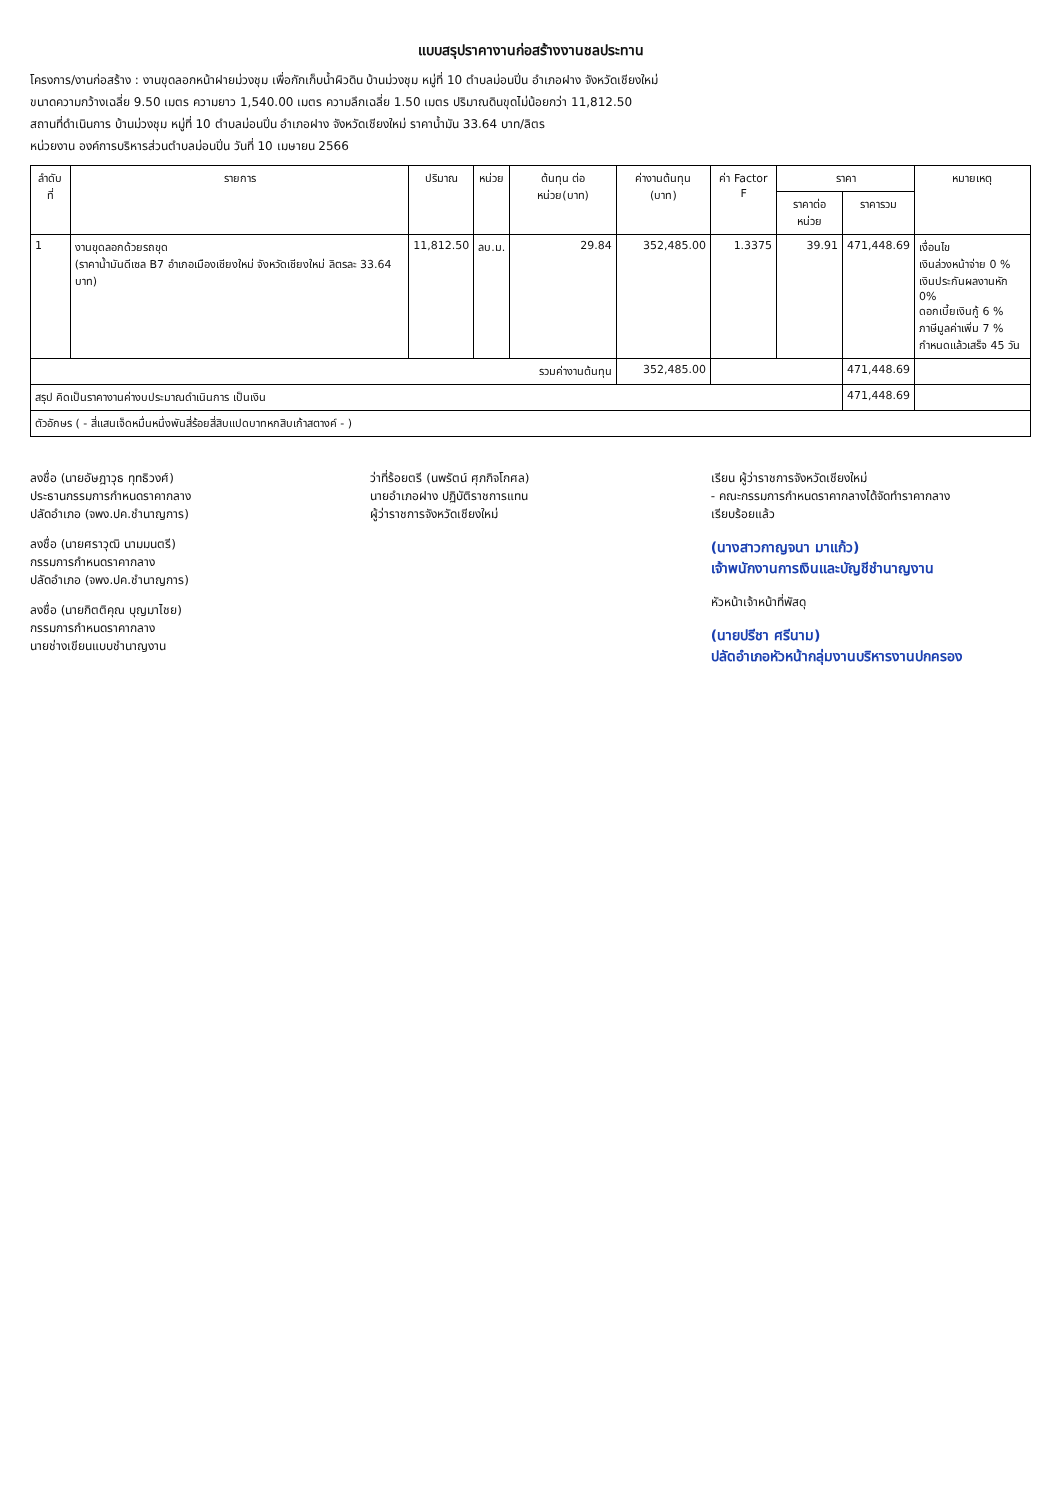แบบสรุปราคางานก่อสร้างงานชลประทาน
โครงการ/งานก่อสร้าง : งานขุดลอกหน้าฝายม่วงชุม เพื่อกักเก็บน้ำผิวดิน บ้านม่วงชุม หมู่ที่ 10 ตำบลม่อนปิ่น อำเภอฝาง จังหวัดเชียงใหม่
ขนาดความกว้างเฉลี่ย 9.50 เมตร ความยาว 1,540.00 เมตร ความลึกเฉลี่ย 1.50 เมตร ปริมาณดินขุดไม่น้อยกว่า 11,812.50
สถานที่ดำเนินการ บ้านม่วงชุม หมู่ที่ 10 ตำบลม่อนปิ่น อำเภอฝาง จังหวัดเชียงใหม่ ราคาน้ำมัน 33.64 บาท/ลิตร
หน่วยงาน องค์การบริหารส่วนตำบลม่อนปิ่น วันที่ 10 เมษายน 2566
| ลำดับที่ | รายการ | ปริมาณ | หน่วย | ต้นทุน ต่อ หน่วย(บาท) | ค่างานต้นทุน (บาท) | ค่า Factor F | ราคา | | หมายเหตุ |
| --- | --- | --- | --- | --- | --- | --- | --- | --- | --- |
| | | | | | | | ราคาต่อหน่วย | ราคารวม | |
| 1 | งานขุดลอกด้วยรถขุด (ราคาน้ำมันดีเซล B7 อำเภอเมืองเชียงใหม่ จังหวัดเชียงใหม่ ลิตรละ 33.64 บาท) | 11,812.50 | ลบ.ม. | 29.84 | 352,485.00 | 1.3375 | 39.91 | 471,448.69 | เงื่อนไข เงินล่วงหน้าจ่าย 0 % เงินประกันผลงานหัก 0% ดอกเบี้ยเงินกู้ 6 % ภาษีมูลค่าเพิ่ม 7 % กำหนดแล้วเสร็จ 45 วัน |
| รวมค่างานต้นทุน | | | | | 352,485.00 | | | 471,448.69 | |
| สรุป คิดเป็นราคางานค่างบประมาณดำเนินการ เป็นเงิน | | | | | | | | 471,448.69 | |
| ตัวอักษร ( - สี่แสนเจ็ดหมื่นหนึ่งพันสี่ร้อยสี่สิบแปดบาทหกสิบเก้าสตางค์ - ) | | | | | | | | | |
ลงชื่อ (นายอัษฎาวุธ ทุทธิวงศ์)
ประธานกรรมการกำหนดราคากลาง
ปลัดอำเภอ (จพง.ปค.ชำนาญการ)
ลงชื่อ (นายศราวุฒิ นามมนตรี)
กรรมการกำหนดราคากลาง
ปลัดอำเภอ (จพง.ปค.ชำนาญการ)
ลงชื่อ (นายกิตติคุณ บุญมาไชย)
กรรมการกำหนดราคากลาง
นายช่างเขียนแบบชำนาญงาน
ว่าที่ร้อยตรี (นพรัตน์ ศุภกิจโกศล)
นายอำเภอฝาง ปฏิบัติราชการแทน
ผู้ว่าราชการจังหวัดเชียงใหม่
เรียน ผู้ว่าราชการจังหวัดเชียงใหม่
- คณะกรรมการกำหนดราคากลางได้จัดทำราคากลาง
เรียบร้อยแล้ว
(นางสาวกาญจนา มาแก้ว)
เจ้าพนักงานการเงินและบัญชีชำนาญงาน
หัวหน้าเจ้าหน้าที่พัสดุ
(นายปรีชา ศรีนาม)
ปลัดอำเภอหัวหน้ากลุ่มงานบริหารงานปกครอง